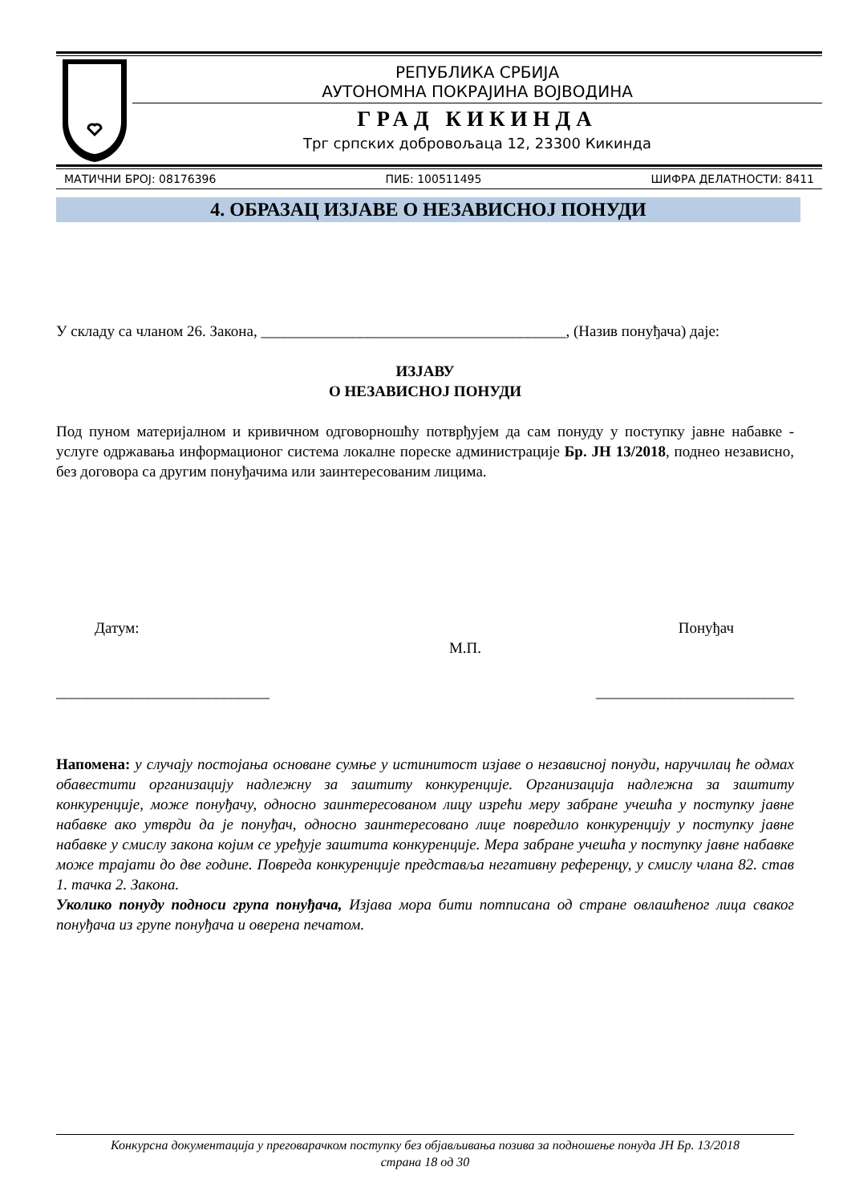РЕПУБЛИКА СРБИЈА
АУТОНОМНА ПОКРАЈИНА ВОЈВОДИНА
ГРАД КИКИНДА
Трг српских добровољаца 12, 23300 Кикинда
МАТИЧНИ БРОЈ: 08176396 ПИБ: 100511495 ШИФРА ДЕЛАТНОСТИ: 8411
4. ОБРАЗАЦ ИЗЈАВЕ О НЕЗАВИСНОЈ ПОНУДИ
У складу са чланом 26. Закона, ________________________________________, (Назив понуђача) даје:
ИЗЈАВУ
О НЕЗАВИСНОЈ ПОНУДИ
Под пуном материјалном и кривичном одговорношћу потврђујем да сам понуду у поступку јавне набавке - услуге одржавања информационог система локалне пореске администрације Бр. ЈН 13/2018, поднео независно, без договора са другим понуђачима или заинтересованим лицима.
Датум: Понуђач
М.П.
____________________________ __________________________
Напомена: у случају постојања основане сумње у истинитост изјаве о независној понуди, наручилац ће одмах обавестити организацију надлежну за заштиту конкуренције. Организација надлежна за заштиту конкуренције, може понуђачу, односно заинтересованом лицу изрећи меру забране учешћа у поступку јавне набавке ако утврди да је понуђач, односно заинтересовано лице повредило конкуренцију у поступку јавне набавке у смислу закона којим се уређује заштита конкуренције. Мера забране учешћа у поступку јавне набавке може трајати до две године. Повреда конкуренције представља негативну референцу, у смислу члана 82. став 1. тачка 2. Закона.
Уколико понуду подноси група понуђача, Изјава мора бити потписана од стране овлашћеног лица сваког понуђача из групе понуђача и оверена печатом.
Конкурсна документација у преговарачком поступку без објављивања позива за подношење понуда ЈН Бр. 13/2018
страна 18 од 30